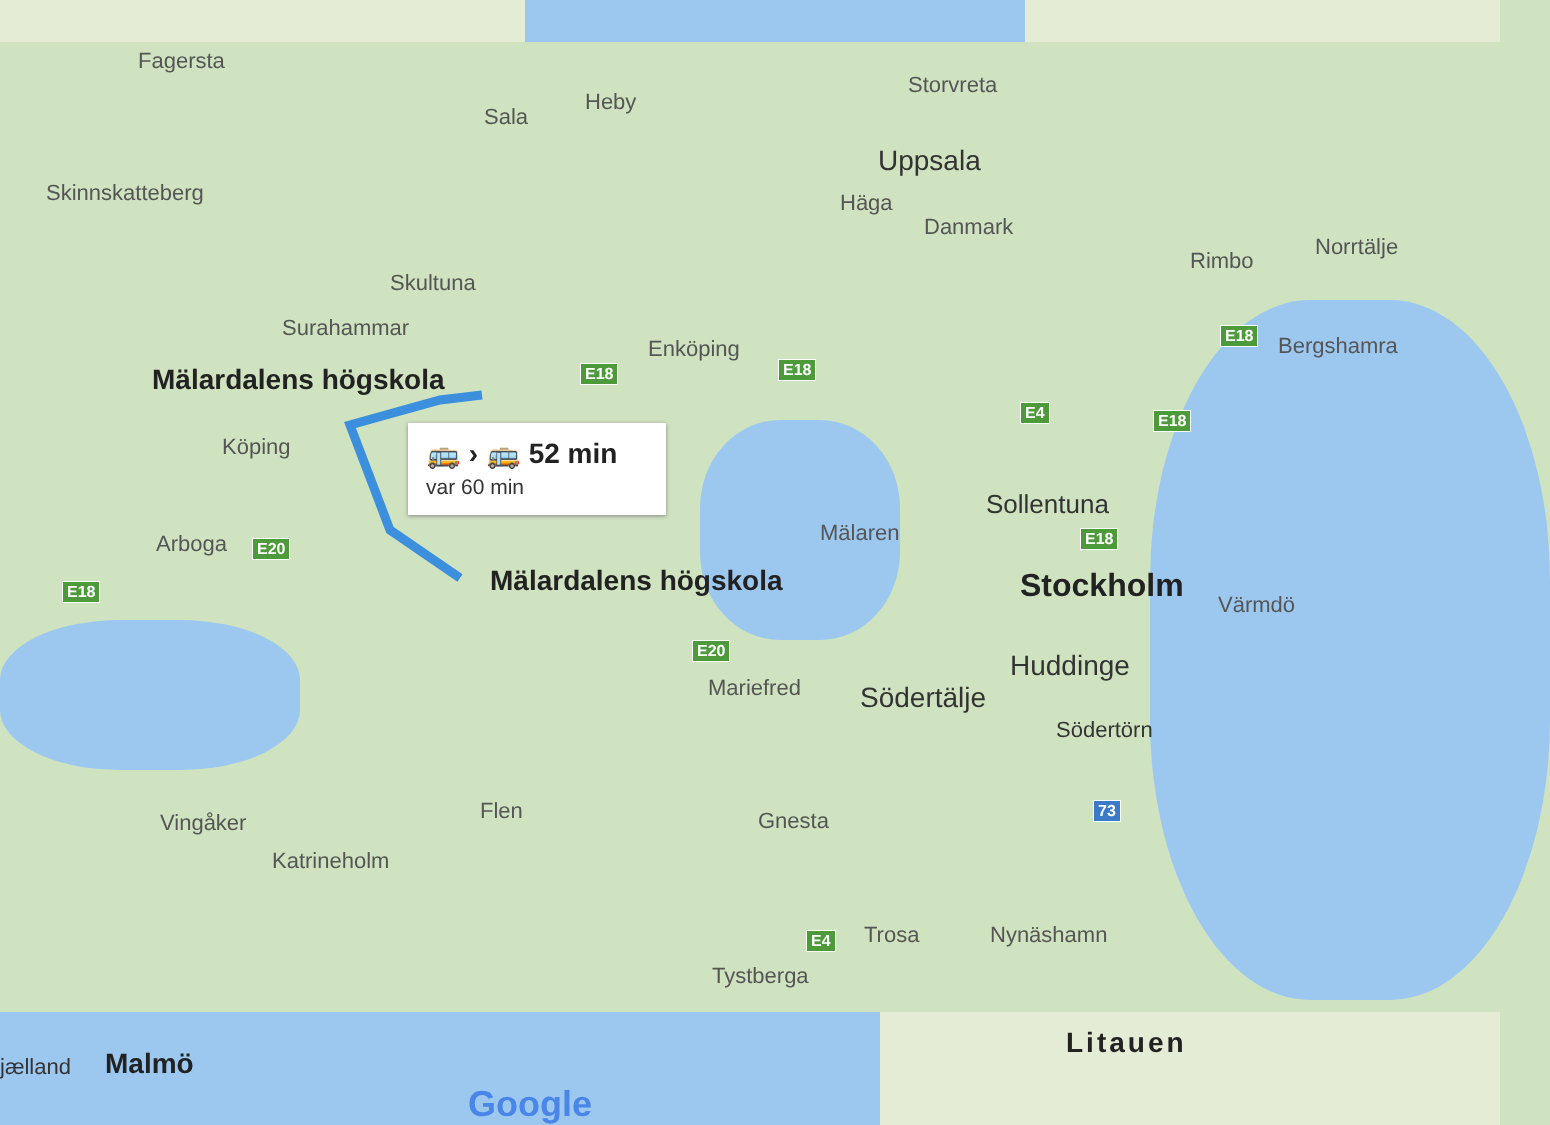Fagersta
Sala
Heby
Storvreta
Uppsala
Häga
Danmark
Skinnskatteberg
Skultuna
Surahammar
Rimbo
Norrtälje
Bergshamra
Enköping
Mälardalens högskola
Köping
Arboga
Sollentuna
Stockholm Värmdö
Mälardalens högskola
Mälaren
Mariefred Södertälje
Huddinge
Södertörn
Vingåker Flen Gnesta
Katrineholm
Trosa Nynäshamn
Tystberga
E18 E18
E18
E4 E18
E18
E20
E18
E20
73
E4
🚌 › 🚌 52 min
var 60 min
jælland Malmö
Litauen
Google